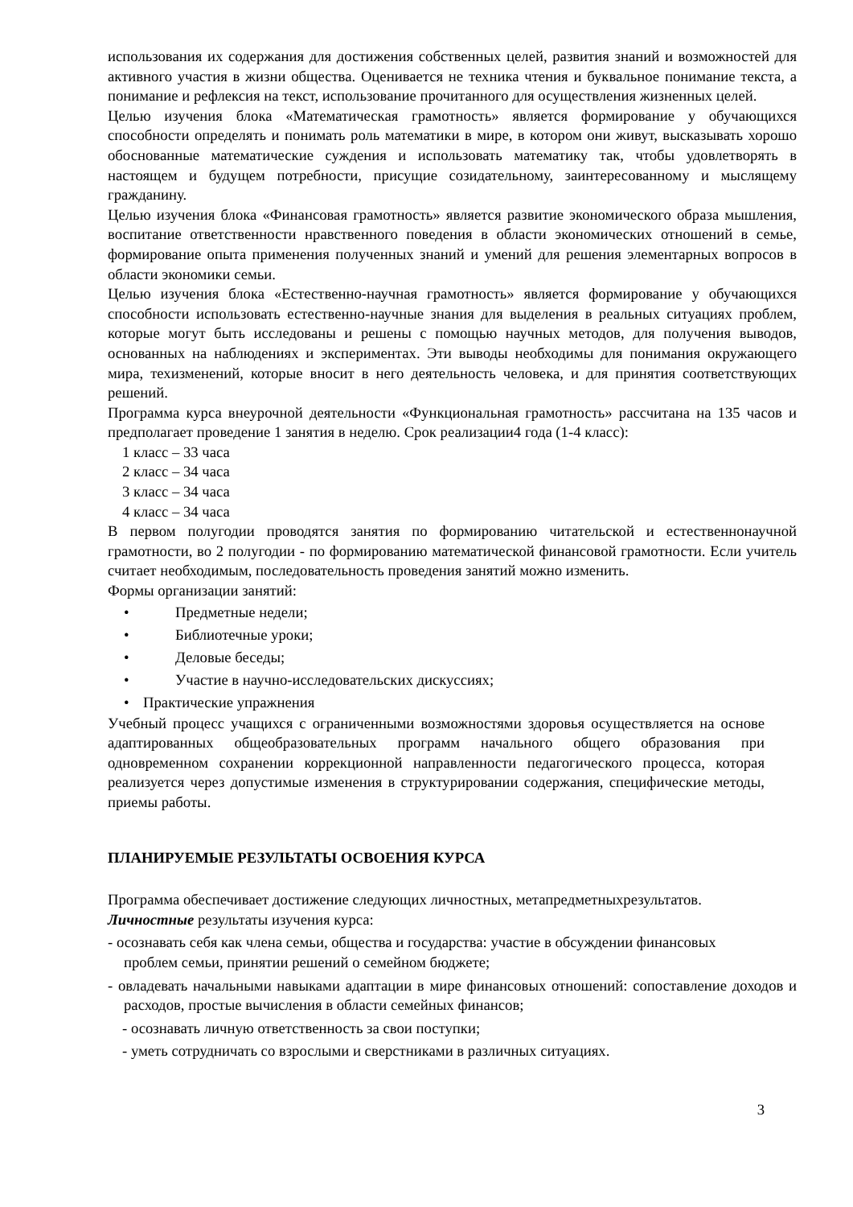использования их содержания для достижения собственных целей, развития знаний и возможностей для активного участия в жизни общества. Оценивается не техника чтения и буквальное понимание текста, а понимание и рефлексия на текст, использование прочитанного для осуществления жизненных целей.
Целью изучения блока «Математическая грамотность» является формирование у обучающихся способности определять и понимать роль математики в мире, в котором они живут, высказывать хорошо обоснованные математические суждения и использовать математику так, чтобы удовлетворять в настоящем и будущем потребности, присущие созидательному, заинтересованному и мыслящему гражданину.
Целью изучения блока «Финансовая грамотность» является развитие экономического образа мышления, воспитание ответственности нравственного поведения в области экономических отношений в семье, формирование опыта применения полученных знаний и умений для решения элементарных вопросов в области экономики семьи.
Целью изучения блока «Естественно-научная грамотность» является формирование у обучающихся способности использовать естественно-научные знания для выделения в реальных ситуациях проблем, которые могут быть исследованы и решены с помощью научных методов, для получения выводов, основанных на наблюдениях и экспериментах. Эти выводы необходимы для понимания окружающего мира, техизменений, которые вносит в него деятельность человека, и для принятия соответствующих решений.
Программа курса внеурочной деятельности «Функциональная грамотность» рассчитана на 135 часов и предполагает проведение 1 занятия в неделю. Срок реализации4 года (1-4 класс):
1 класс – 33 часа
2 класс – 34 часа
3 класс – 34 часа
4 класс – 34 часа
В первом полугодии проводятся занятия по формированию читательской и естественнонаучной грамотности, во 2 полугодии - по формированию математической финансовой грамотности. Если учитель считает необходимым, последовательность проведения занятий можно изменить.
Формы организации занятий:
• Предметные недели;
• Библиотечные уроки;
• Деловые беседы;
• Участие в научно-исследовательских дискуссиях;
• Практические упражнения
Учебный процесс учащихся с ограниченными возможностями здоровья осуществляется на основе адаптированных общеобразовательных программ начального общего образования при одновременном сохранении коррекционной направленности педагогического процесса, которая реализуется через допустимые изменения в структурировании содержания, специфические методы, приемы работы.
ПЛАНИРУЕМЫЕ РЕЗУЛЬТАТЫ ОСВОЕНИЯ КУРСА
Программа обеспечивает достижение следующих личностных, метапредметныхрезультатов.
Личностные результаты изучения курса:
- осознавать себя как члена семьи, общества и государства: участие в обсуждении финансовых проблем семьи, принятии решений о семейном бюджете;
- овладевать начальными навыками адаптации в мире финансовых отношений: сопоставление доходов и расходов, простые вычисления в области семейных финансов;
- осознавать личную ответственность за свои поступки;
- уметь сотрудничать со взрослыми и сверстниками в различных ситуациях.
3